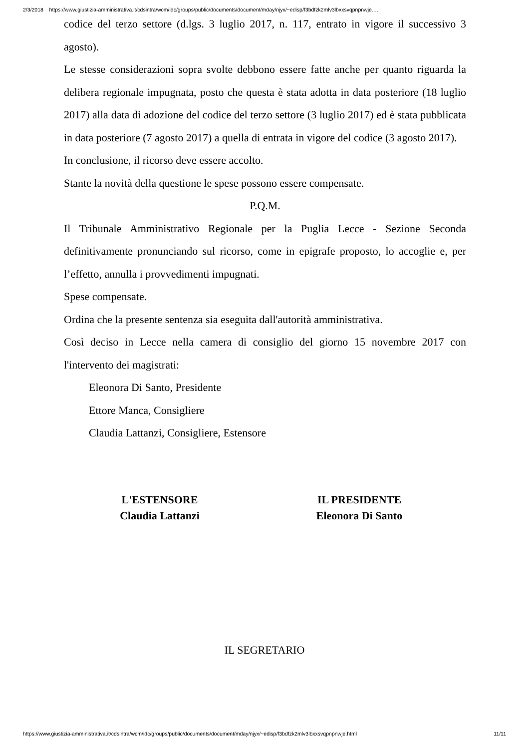2/3/2018 https://www.giustizia-amministrativa.it/cdsintra/wcm/idc/groups/public/documents/document/mday/njyx/~edisp/f3bdfzk2mlv3lbxxsvqpnpnwje.…
codice del terzo settore (d.lgs. 3 luglio 2017, n. 117, entrato in vigore il successivo 3 agosto).
Le stesse considerazioni sopra svolte debbono essere fatte anche per quanto riguarda la delibera regionale impugnata, posto che questa è stata adotta in data posteriore (18 luglio 2017) alla data di adozione del codice del terzo settore (3 luglio 2017) ed è stata pubblicata in data posteriore (7 agosto 2017) a quella di entrata in vigore del codice (3 agosto 2017).
In conclusione, il ricorso deve essere accolto.
Stante la novità della questione le spese possono essere compensate.
P.Q.M.
Il Tribunale Amministrativo Regionale per la Puglia Lecce - Sezione Seconda definitivamente pronunciando sul ricorso, come in epigrafe proposto, lo accoglie e, per l’effetto, annulla i provvedimenti impugnati.
Spese compensate.
Ordina che la presente sentenza sia eseguita dall'autorità amministrativa.
Così deciso in Lecce nella camera di consiglio del giorno 15 novembre 2017 con l'intervento dei magistrati:
Eleonora Di Santo, Presidente
Ettore Manca, Consigliere
Claudia Lattanzi, Consigliere, Estensore
L'ESTENSORE
Claudia Lattanzi
IL PRESIDENTE
Eleonora Di Santo
IL SEGRETARIO
https://www.giustizia-amministrativa.it/cdsintra/wcm/idc/groups/public/documents/document/mday/njyx/~edisp/f3bdfzk2mlv3lbxxsvqpnpnwje.html 11/11